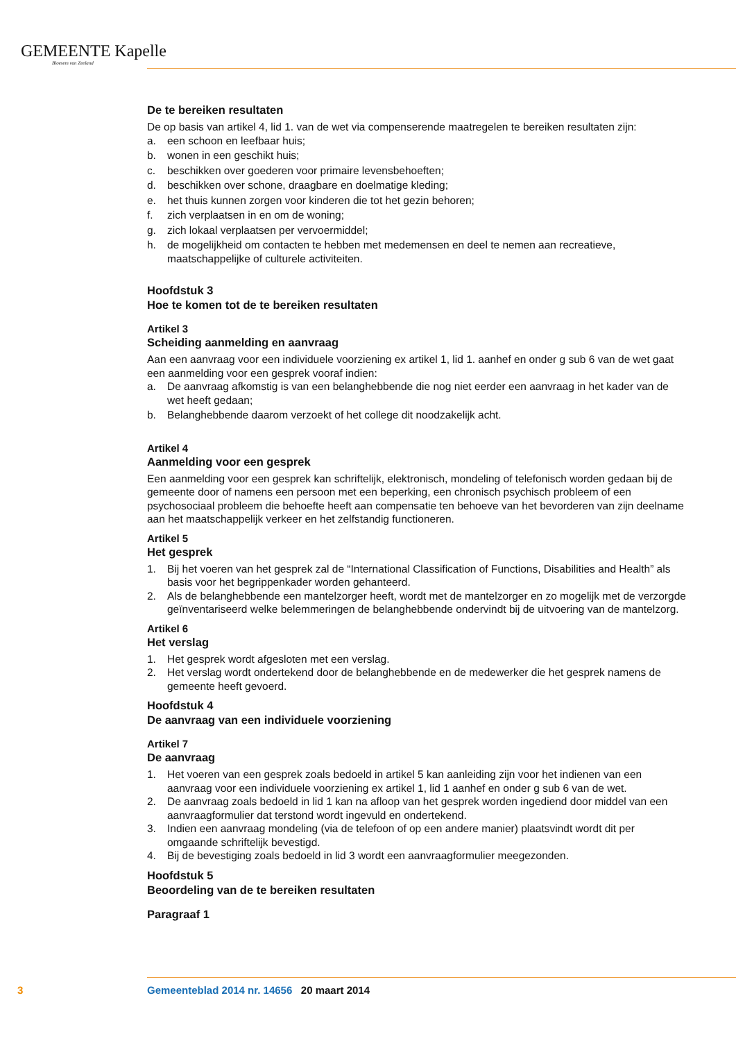GEMEENTE Kapelle
Bloesem van Zeeland
De te bereiken resultaten
De op basis van artikel 4, lid 1. van de wet via compenserende maatregelen te bereiken resultaten zijn:
a. een schoon en leefbaar huis;
b. wonen in een geschikt huis;
c. beschikken over goederen voor primaire levensbehoeften;
d. beschikken over schone, draagbare en doelmatige kleding;
e. het thuis kunnen zorgen voor kinderen die tot het gezin behoren;
f. zich verplaatsen in en om de woning;
g. zich lokaal verplaatsen per vervoermiddel;
h. de mogelijkheid om contacten te hebben met medemensen en deel te nemen aan recreatieve, maatschappelijke of culturele activiteiten.
Hoofdstuk 3
Hoe te komen tot de te bereiken resultaten
Artikel 3
Scheiding aanmelding en aanvraag
Aan een aanvraag voor een individuele voorziening ex artikel 1, lid 1. aanhef en onder g sub 6 van de wet gaat een aanmelding voor een gesprek vooraf indien:
a. De aanvraag afkomstig is van een belanghebbende die nog niet eerder een aanvraag in het kader van de wet heeft gedaan;
b. Belanghebbende daarom verzoekt of het college dit noodzakelijk acht.
Artikel 4
Aanmelding voor een gesprek
Een aanmelding voor een gesprek kan schriftelijk, elektronisch, mondeling of telefonisch worden gedaan bij de gemeente door of namens een persoon met een beperking, een chronisch psychisch probleem of een psychosociaal probleem die behoefte heeft aan compensatie ten behoeve van het bevorderen van zijn deelname aan het maatschappelijk verkeer en het zelfstandig functioneren.
Artikel 5
Het gesprek
1. Bij het voeren van het gesprek zal de “International Classification of Functions, Disabilities and Health” als basis voor het begrippenkader worden gehanteerd.
2. Als de belanghebbende een mantelzorger heeft, wordt met de mantelzorger en zo mogelijk met de verzorgde geïnventariseerd welke belemmeringen de belanghebbende ondervindt bij de uitvoering van de mantelzorg.
Artikel 6
Het verslag
1. Het gesprek wordt afgesloten met een verslag.
2. Het verslag wordt ondertekend door de belanghebbende en de medewerker die het gesprek namens de gemeente heeft gevoerd.
Hoofdstuk 4
De aanvraag van een individuele voorziening
Artikel 7
De aanvraag
1. Het voeren van een gesprek zoals bedoeld in artikel 5 kan aanleiding zijn voor het indienen van een aanvraag voor een individuele voorziening ex artikel 1, lid 1 aanhef en onder g sub 6 van de wet.
2. De aanvraag zoals bedoeld in lid 1 kan na afloop van het gesprek worden ingediend door middel van een aanvraagformulier dat terstond wordt ingevuld en ondertekend.
3. Indien een aanvraag mondeling (via de telefoon of op een andere manier) plaatsvindt wordt dit per omgaande schriftelijk bevestigd.
4. Bij de bevestiging zoals bedoeld in lid 3 wordt een aanvraagformulier meegezonden.
Hoofdstuk 5
Beoordeling van de te bereiken resultaten
Paragraaf 1
3 Gemeenteblad 2014 nr. 14656 20 maart 2014